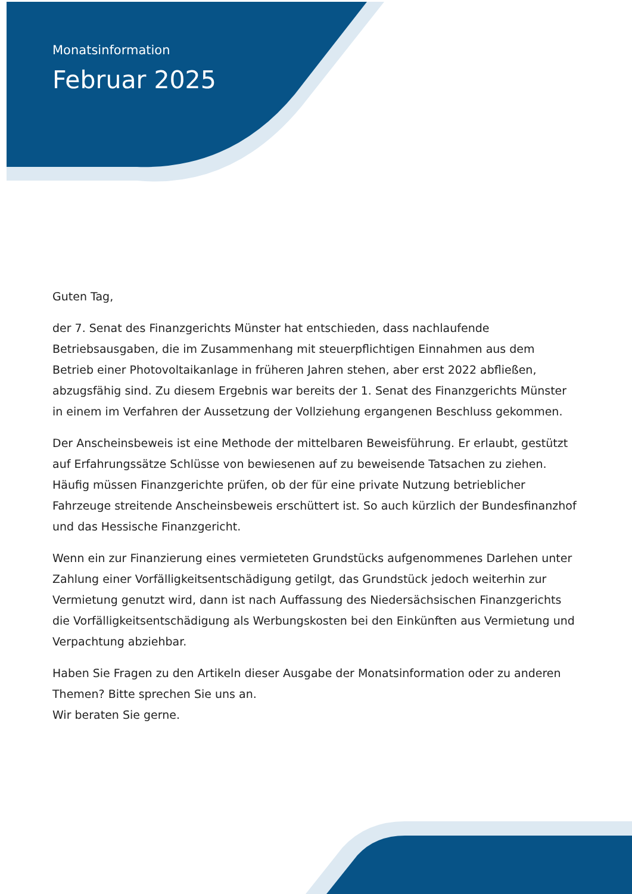Monatsinformation
Februar 2025
Guten Tag,
der 7. Senat des Finanzgerichts Münster hat entschieden, dass nachlaufende Betriebsausgaben, die im Zusammenhang mit steuerpflichtigen Einnahmen aus dem Betrieb einer Photovoltaikanlage in früheren Jahren stehen, aber erst 2022 abfließen, abzugsfähig sind. Zu diesem Ergebnis war bereits der 1. Senat des Finanzgerichts Münster in einem im Verfahren der Aussetzung der Vollziehung ergangenen Beschluss gekommen.
Der Anscheinsbeweis ist eine Methode der mittelbaren Beweisführung. Er erlaubt, gestützt auf Erfahrungssätze Schlüsse von bewiesenen auf zu beweisende Tatsachen zu ziehen. Häufig müssen Finanzgerichte prüfen, ob der für eine private Nutzung betrieblicher Fahrzeuge streitende Anscheinsbeweis erschüttert ist. So auch kürzlich der Bundesfinanzhof und das Hessische Finanzgericht.
Wenn ein zur Finanzierung eines vermieteten Grundstücks aufgenommenes Darlehen unter Zahlung einer Vorfälligkeitsentschädigung getilgt, das Grundstück jedoch weiterhin zur Vermietung genutzt wird, dann ist nach Auffassung des Niedersächsischen Finanzgerichts die Vorfälligkeitsentschädigung als Werbungskosten bei den Einkünften aus Vermietung und Verpachtung abziehbar.
Haben Sie Fragen zu den Artikeln dieser Ausgabe der Monatsinformation oder zu anderen Themen? Bitte sprechen Sie uns an.
Wir beraten Sie gerne.